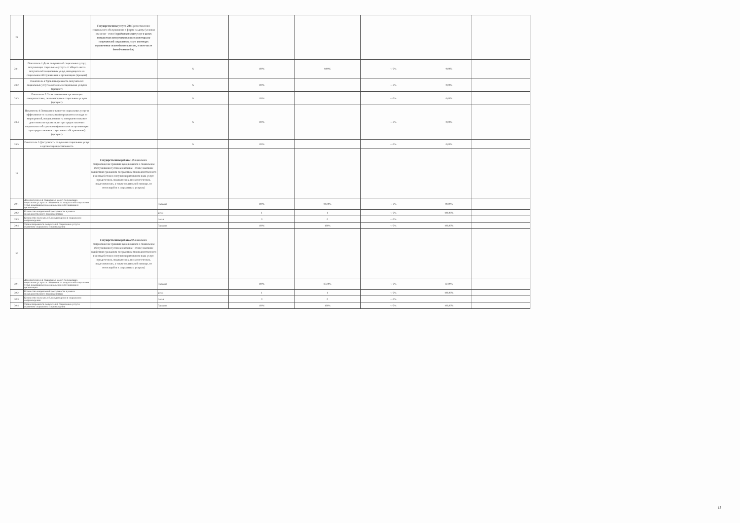| 28 | | Государственная услуга 28 (Предоставление социального обслуживания в форме на дому (условия оказания - очное) предоставление услуг в целях повышения коммуникативного потенциала получателей социальных услуг, имеющих ограничения жизнедеятельности, в том числе детей-инвалидов) | | | | | | |
| 28.1. | Показатель 1 Доля получателей социальных услуг, получающих социальные услуги от общего числа получателей социальных услуг, находящихся на социальном обслуживании в организации (процент) | | % | 100% | 0,00% | +/-5% | 0,00% | |
| 28.2. | Показатель 2 Удовлетворенность получателей социальных услуг в оказанных социальных услугах (процент) | | % | 100% | | +/-5% | 0,00% | |
| 28.3. | Показатель 3 Укомплектование организации специалистами, оказывающими социальные услуги (процент) | | % | 100% | | +/-5% | 0,00% | |
| 28.4. | Показатель 4 Повышение качества социальных услуг и эффективности их оказания (определяется исходя из мероприятий, направленных на совершенствование деятельности организации при предоставлении социального обслуживания)деятельности организации при предоставлении социального обслуживания) (процент) | | % | 100% | | +/-5% | 0,00% | |
| 28.5. | Показатель 5 Доступность получения социальных услуг в организации (возможность | | % | 100% | | +/-5% | 0,00% | |
| 29 | | Государственная работа 1 (Социальное сопровождение граждан нуждающихся в социальном обслуживании (условия оказания - очное) оказание содействия гражданам посредством межведомственного взаимодействия в получении различного вида услуг: юридических, медицинских, психологических, педагогических, а также социальной помощи, не относящейся к социальным услугам) | | | | | | |
| 29.1. | Доля получателей социальных услуг, получающих социальные услуги от общего числа получателей социальных услуг, находящихся на социальном обслуживании в организации | | Процент | 100% | 90,00% | +/-5% | 90,00% | |
| 29.2. | Количество направлений деятельности в рамках межведомственного взаимодействия | | штук | 1 | 1 | +/-5% | 100,00% | |
| 29.3. | Количество получателей, нуждающихся в социальном сопровождении | | семья | 0 | 0 | +/-5% | | |
| 29.4. | Удовлетворенность получателей социальных услуг в оказанном социальном сопровождении | | Процент | 100% | 100% | +/-5% | 100,00% | |
| 30 | | Государственная работа 2 (Социальное сопровождение граждан нуждающихся в социальном обслуживании (условия оказания - очное) оказание содействия гражданам посредством межведомственного взаимодействия в получении различного вида услуг: юридических, медицинских, психологических, педагогических, а также социальной помощи, не относящейся к социальным услугам) | | | | | | |
| 30.1. | Доля получателей социальных услуг, получающих социальные услуги от общего числа получателей социальных услуг, находящихся на социальном обслуживании в организации | | Процент | 100% | 87,00% | +/-5% | 87,00% | |
| 30.2. | Количество направлений деятельности в рамках межведомственного взаимодействия | | штук | 1 | 1 | +/-5% | 100,00% | |
| 30.3. | Количество получателей, нуждающихся в социальном сопровождении | | семья | 0 | 0 | +/-5% | | |
| 30.4. | Удовлетворенность получателей социальных услуг в оказанном социальном сопровождении | | Процент | 100% | 100% | +/-5% | 100,00% | |
13